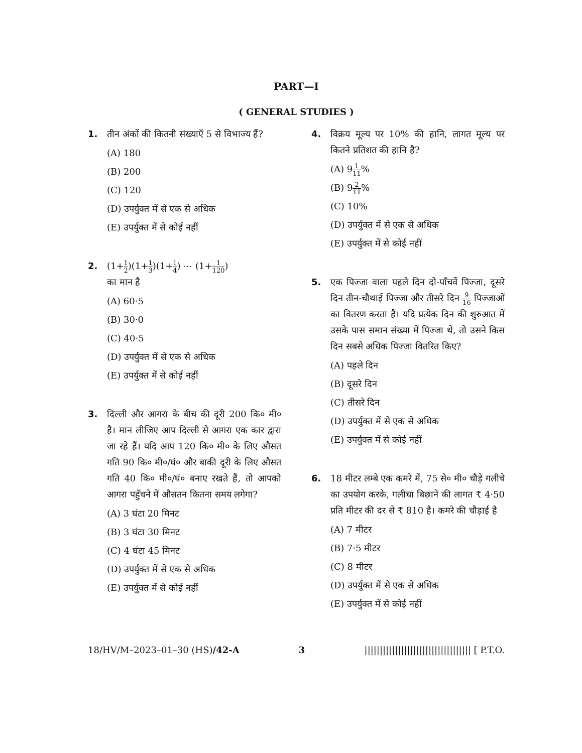PART—I
( GENERAL STUDIES )
1. तीन अंकों की कितनी संख्याएँ 5 से विभाज्य हैं?
(A) 180
(B) 200
(C) 120
(D) उपर्युक्त में से एक से अधिक
(E) उपर्युक्त में से कोई नहीं
2. (1+1 2)(1+1 3)(1+1 4) ⋯ (1+1 120)
का मान है
(A) 60·5
(B) 30·0
(C) 40·5
(D) उपर्युक्त में से एक से अधिक
(E) उपर्युक्त में से कोई नहीं
3. दिल्ली और आगरा के बीच की दूरी 200 कि० मी० है। मान लीजिए आप दिल्ली से आगरा एक कार द्वारा जा रहे हैं। यदि आप 120 कि० मी० के लिए औसत गति 90 कि० मी०/घं० और बाकी दूरी के लिए औसत गति 40 कि० मी०/घं० बनाए रखते हैं, तो आपको आगरा पहुँचने में औसतन कितना समय लगेगा?
(A) 3 घंटा 20 मिनट
(B) 3 घंटा 30 मिनट
(C) 4 घंटा 45 मिनट
(D) उपर्युक्त में से एक से अधिक
(E) उपर्युक्त में से कोई नहीं
4. विक्रय मूल्य पर 10% की हानि, लागत मूल्य पर कितने प्रतिशत की हानि है?
(A) 91 11%
(B) 92 11%
(C) 10%
(D) उपर्युक्त में से एक से अधिक
(E) उपर्युक्त में से कोई नहीं
5. एक पिज्जा वाला पहले दिन दो-पाँचवें पिज्जा, दूसरे दिन तीन-चौथाई पिज्जा और तीसरे दिन 9 16 पिज्जाओं का वितरण करता है। यदि प्रत्येक दिन की शुरुआत में उसके पास समान संख्या में पिज्जा थे, तो उसने किस दिन सबसे अधिक पिज्जा वितरित किए?
(A) पहले दिन
(B) दूसरे दिन
(C) तीसरे दिन
(D) उपर्युक्त में से एक से अधिक
(E) उपर्युक्त में से कोई नहीं
6. 18 मीटर लम्बे एक कमरे में, 75 से० मी० चौड़े गलीचे का उपयोग करके, गलीचा बिछाने की लागत ₹ 4·50 प्रति मीटर की दर से ₹ 810 है। कमरे की चौड़ाई है
(A) 7 मीटर
(B) 7·5 मीटर
(C) 8 मीटर
(D) उपर्युक्त में से एक से अधिक
(E) उपर्युक्त में से कोई नहीं
18/HV/M–2023–01–30 (HS)/42-A 3 ||||||||||||||||||||||||||||||||||| [ P.T.O.